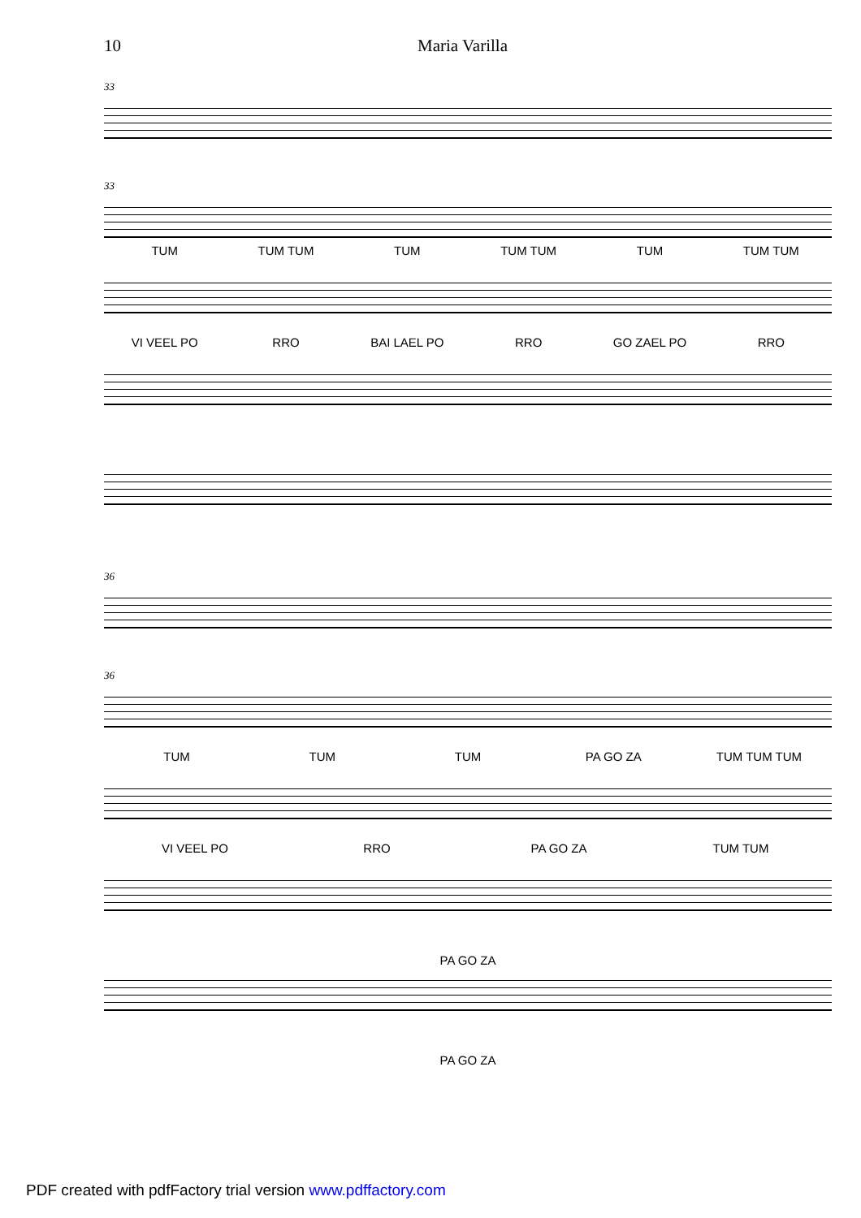10 Maria Varilla
33
33
TUM TUM TUM TUM TUM TUM TUM TUM TUM
VI VEEL PO RRO BAI LAEL PO RRO GO ZAEL PO RRO
36
36
TUM TUM TUM PA GO ZA TUM TUM TUM
VI VEEL PO RRO PA GO ZA TUM TUM
PA GO ZA
PA GO ZA
PDF created with pdfFactory trial version www.pdffactory.com